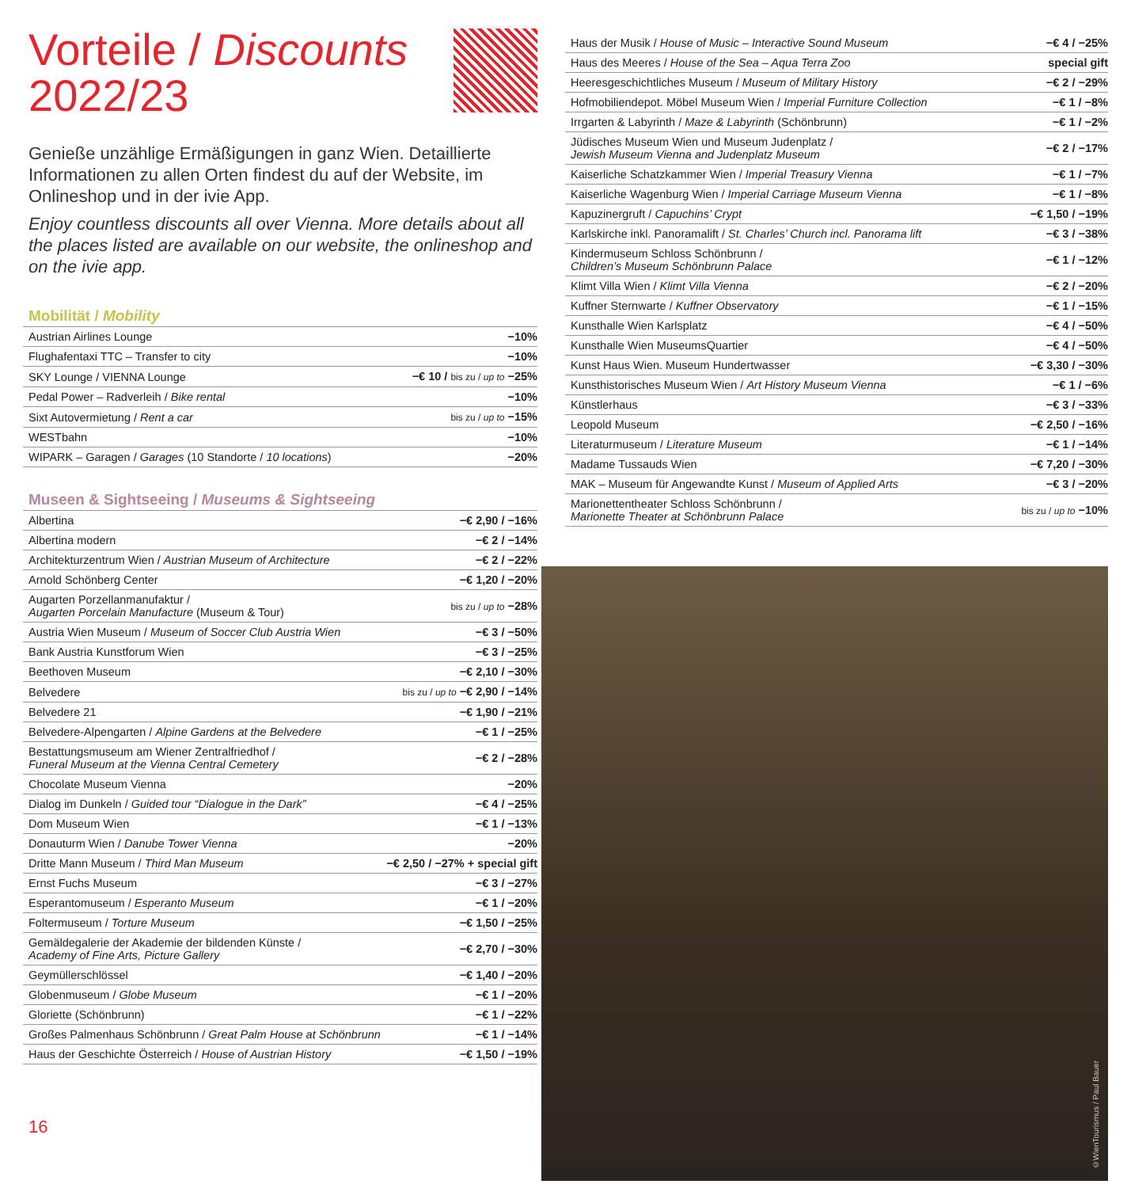Vorteile / Discounts
2022/23
Genieße unzählige Ermäßigungen in ganz Wien. Detaillierte Informationen zu allen Orten findest du auf der Website, im Onlineshop und in der ivie App.
Enjoy countless discounts all over Vienna. More details about all the places listed are available on our website, the onlineshop and on the ivie app.
Mobilität / Mobility
| Austrian Airlines Lounge | −10% |
| Flughafentaxi TTC – Transfer to city | −10% |
| SKY Lounge / VIENNA Lounge | −€ 10 / bis zu / up to −25% |
| Pedal Power – Radverleih / Bike rental | −10% |
| Sixt Autovermietung / Rent a car | bis zu / up to −15% |
| WESTbahn | −10% |
| WIPARK – Garagen / Garages (10 Standorte / 10 locations ) | −20% |
Museen & Sightseeing / Museums & Sightseeing
| Albertina | −€ 2,90 / −16% |
| Albertina modern | −€ 2 / −14% |
| Architekturzentrum Wien / Austrian Museum of Architecture | −€ 2 / −22% |
| Arnold Schönberg Center | −€ 1,20 / −20% |
| Augarten Porzellanmanufaktur / Augarten Porcelain Manufacture (Museum & Tour) | bis zu / up to −28% |
| Austria Wien Museum / Museum of Soccer Club Austria Wien | −€ 3 / −50% |
| Bank Austria Kunstforum Wien | −€ 3 / −25% |
| Beethoven Museum | −€ 2,10 / −30% |
| Belvedere | bis zu / up to −€ 2,90 / −14% |
| Belvedere 21 | −€ 1,90 / −21% |
| Belvedere-Alpengarten / Alpine Gardens at the Belvedere | −€ 1 / −25% |
| Bestattungsmuseum am Wiener Zentralfriedhof / Funeral Museum at the Vienna Central Cemetery | −€ 2 / −28% |
| Chocolate Museum Vienna | −20% |
| Dialog im Dunkeln / Guided tour “Dialogue in the Dark” | −€ 4 / −25% |
| Dom Museum Wien | −€ 1 / −13% |
| Donauturm Wien / Danube Tower Vienna | −20% |
| Dritte Mann Museum / Third Man Museum | −€ 2,50 / −27% + special gift |
| Ernst Fuchs Museum | −€ 3 / −27% |
| Esperantomuseum / Esperanto Museum | −€ 1 / −20% |
| Foltermuseum / Torture Museum | −€ 1,50 / −25% |
| Gemäldegalerie der Akademie der bildenden Künste / Academy of Fine Arts, Picture Gallery | −€ 2,70 / −30% |
| Geymüllerschlössel | −€ 1,40 / −20% |
| Globenmuseum / Globe Museum | −€ 1 / −20% |
| Gloriette (Schönbrunn) | −€ 1 / −22% |
| Großes Palmenhaus Schönbrunn / Great Palm House at Schönbrunn | −€ 1 / −14% |
| Haus der Geschichte Österreich / House of Austrian History | −€ 1,50 / −19% |
16
| Haus der Musik / House of Music – Interactive Sound Museum | −€ 4 / −25% |
| Haus des Meeres / House of the Sea – Aqua Terra Zoo | special gift |
| Heeresgeschichtliches Museum / Museum of Military History | −€ 2 / −29% |
| Hofmobiliendepot. Möbel Museum Wien / Imperial Furniture Collection | −€ 1 / −8% |
| Irrgarten & Labyrinth / Maze & Labyrinth (Schönbrunn) | −€ 1 / −2% |
| Jüdisches Museum Wien und Museum Judenplatz / Jewish Museum Vienna and Judenplatz Museum | −€ 2 / −17% |
| Kaiserliche Schatzkammer Wien / Imperial Treasury Vienna | −€ 1 / −7% |
| Kaiserliche Wagenburg Wien / Imperial Carriage Museum Vienna | −€ 1 / −8% |
| Kapuzinergruft / Capuchins’ Crypt | −€ 1,50 / −19% |
| Karlskirche inkl. Panoramalift / St. Charles’ Church incl. Panorama lift | −€ 3 / −38% |
| Kindermuseum Schloss Schönbrunn / Children’s Museum Schönbrunn Palace | −€ 1 / −12% |
| Klimt Villa Wien / Klimt Villa Vienna | −€ 2 / −20% |
| Kuffner Sternwarte / Kuffner Observatory | −€ 1 / −15% |
| Kunsthalle Wien Karlsplatz | −€ 4 / −50% |
| Kunsthalle Wien MuseumsQuartier | −€ 4 / −50% |
| Kunst Haus Wien. Museum Hundertwasser | −€ 3,30 / −30% |
| Kunsthistorisches Museum Wien / Art History Museum Vienna | −€ 1 / −6% |
| Künstlerhaus | −€ 3 / −33% |
| Leopold Museum | −€ 2,50 / −16% |
| Literaturmuseum / Literature Museum | −€ 1 / −14% |
| Madame Tussauds Wien | −€ 7,20 / −30% |
| MAK – Museum für Angewandte Kunst / Museum of Applied Arts | −€ 3 / −20% |
| Marionettentheater Schloss Schönbrunn / Marionette Theater at Schönbrunn Palace | bis zu / up to −10% |
©WienTourismus / Paul Bauer